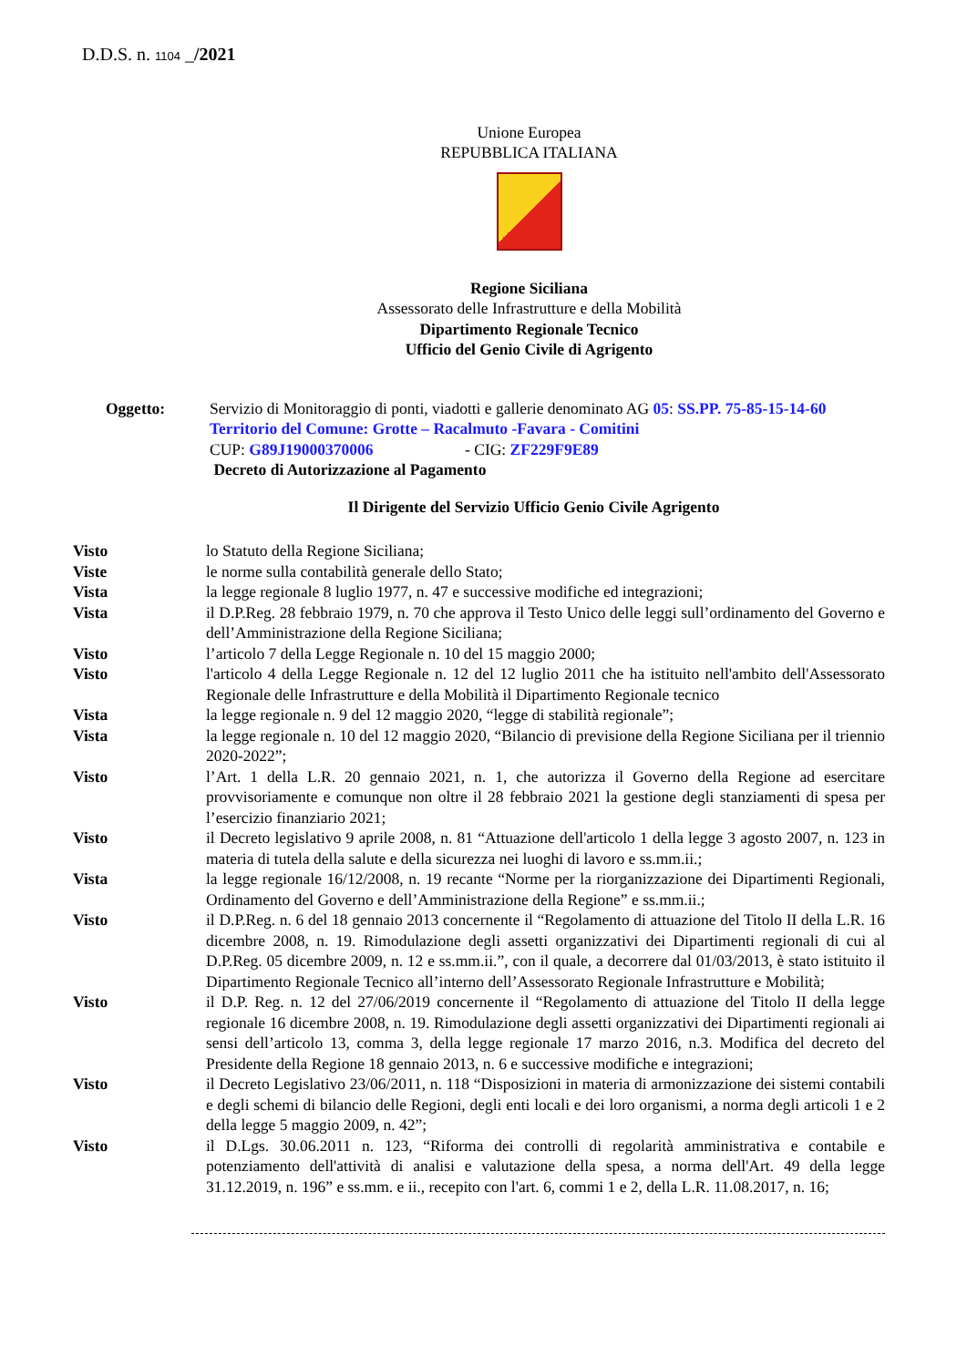D.D.S. n. 1104 _/2021
Unione Europea
REPUBBLICA ITALIANA
Regione Siciliana
Assessorato delle Infrastrutture e della Mobilità
Dipartimento Regionale Tecnico
Ufficio del Genio Civile di Agrigento
Oggetto: Servizio di Monitoraggio di ponti, viadotti e gallerie denominato AG 05: SS.PP. 75-85-15-14-60 Territorio del Comune: Grotte – Racalmuto -Favara - Comitini
CUP: G89J19000370006 - CIG: ZF229F9E89
Decreto di Autorizzazione al Pagamento
Il Dirigente del Servizio Ufficio Genio Civile Agrigento
Visto lo Statuto della Regione Siciliana;
Viste le norme sulla contabilità generale dello Stato;
Vista la legge regionale 8 luglio 1977, n. 47 e successive modifiche ed integrazioni;
Vista il D.P.Reg. 28 febbraio 1979, n. 70 che approva il Testo Unico delle leggi sull’ordinamento del Governo e dell’Amministrazione della Regione Siciliana;
Visto l’articolo 7 della Legge Regionale n. 10 del 15 maggio 2000;
Visto l'articolo 4 della Legge Regionale n. 12 del 12 luglio 2011 che ha istituito nell'ambito dell'Assessorato Regionale delle Infrastrutture e della Mobilità il Dipartimento Regionale tecnico
Vista la legge regionale n. 9 del 12 maggio 2020, “legge di stabilità regionale”;
Vista la legge regionale n. 10 del 12 maggio 2020, “Bilancio di previsione della Regione Siciliana per il triennio 2020-2022”;
Visto l’Art. 1 della L.R. 20 gennaio 2021, n. 1, che autorizza il Governo della Regione ad esercitare provvisoriamente e comunque non oltre il 28 febbraio 2021 la gestione degli stanziamenti di spesa per l’esercizio finanziario 2021;
Visto il Decreto legislativo 9 aprile 2008, n. 81 “Attuazione dell'articolo 1 della legge 3 agosto 2007, n. 123 in materia di tutela della salute e della sicurezza nei luoghi di lavoro e ss.mm.ii.;
Vista la legge regionale 16/12/2008, n. 19 recante “Norme per la riorganizzazione dei Dipartimenti Regionali, Ordinamento del Governo e dell’Amministrazione della Regione” e ss.mm.ii.;
Visto il D.P.Reg. n. 6 del 18 gennaio 2013 concernente il “Regolamento di attuazione del Titolo II della L.R. 16 dicembre 2008, n. 19. Rimodulazione degli assetti organizzativi dei Dipartimenti regionali di cui al D.P.Reg. 05 dicembre 2009, n. 12 e ss.mm.ii.”, con il quale, a decorrere dal 01/03/2013, è stato istituito il Dipartimento Regionale Tecnico all’interno dell’Assessorato Regionale Infrastrutture e Mobilità;
Visto il D.P. Reg. n. 12 del 27/06/2019 concernente il “Regolamento di attuazione del Titolo II della legge regionale 16 dicembre 2008, n. 19. Rimodulazione degli assetti organizzativi dei Dipartimenti regionali ai sensi dell’articolo 13, comma 3, della legge regionale 17 marzo 2016, n.3. Modifica del decreto del Presidente della Regione 18 gennaio 2013, n. 6 e successive modifiche e integrazioni;
Visto il Decreto Legislativo 23/06/2011, n. 118 “Disposizioni in materia di armonizzazione dei sistemi contabili e degli schemi di bilancio delle Regioni, degli enti locali e dei loro organismi, a norma degli articoli 1 e 2 della legge 5 maggio 2009, n. 42”;
Visto il D.Lgs. 30.06.2011 n. 123, “Riforma dei controlli di regolarità amministrativa e contabile e potenziamento dell'attività di analisi e valutazione della spesa, a norma dell'Art. 49 della legge 31.12.2019, n. 196” e ss.mm. e ii., recepito con l'art. 6, commi 1 e 2, della L.R. 11.08.2017, n. 16;